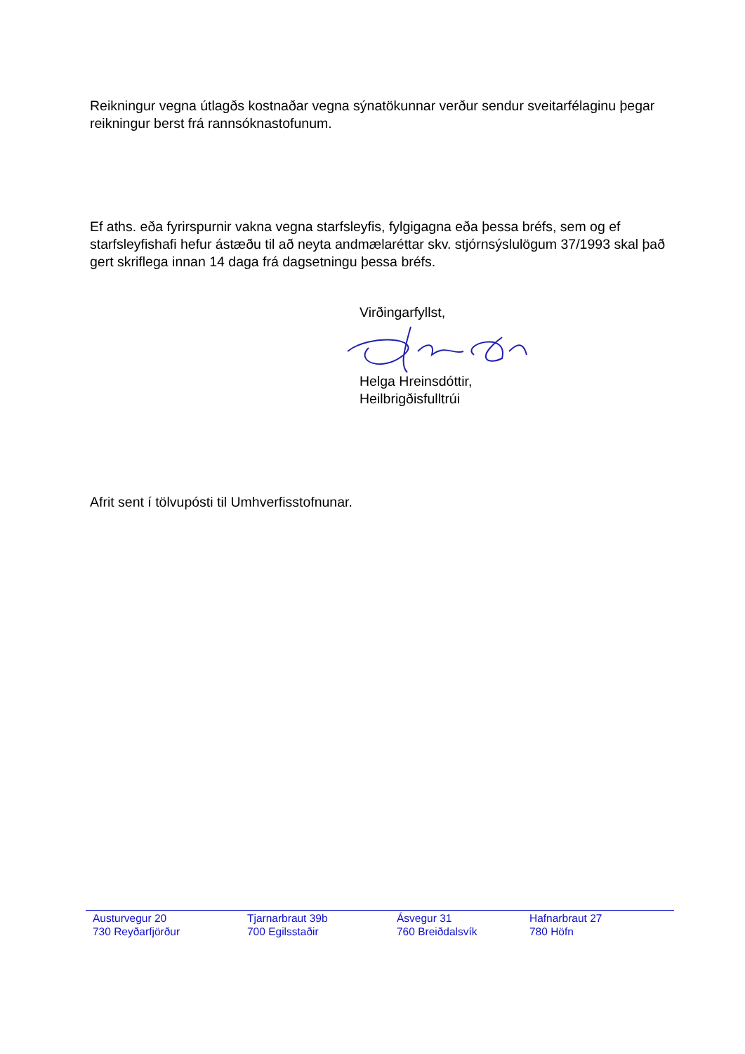Reikningur vegna útlagðs kostnaðar vegna sýnatökunnar verður sendur sveitarfélaginu þegar reikningur berst frá rannsóknastofunum.
Ef aths. eða fyrirspurnir vakna vegna starfsleyfis, fylgigagna eða þessa bréfs, sem og ef starfsleyfishafi hefur ástæðu til að neyta andmælaréttar skv. stjórnsýslulögum 37/1993 skal það gert skriflega innan 14 daga frá dagsetningu þessa bréfs.
Virðingarfyllst,
Helga Hreinsdóttir,
Heilbrigðisfulltrúi
Afrit sent í tölvupósti til Umhverfisstofnunar.
Austurvegur 20
730 Reyðarfjörður
Tjarnarbraut 39b
700 Egilsstaðir
Ásvegur 31
760 Breiðdalsvík
Hafnarbraut 27
780 Höfn